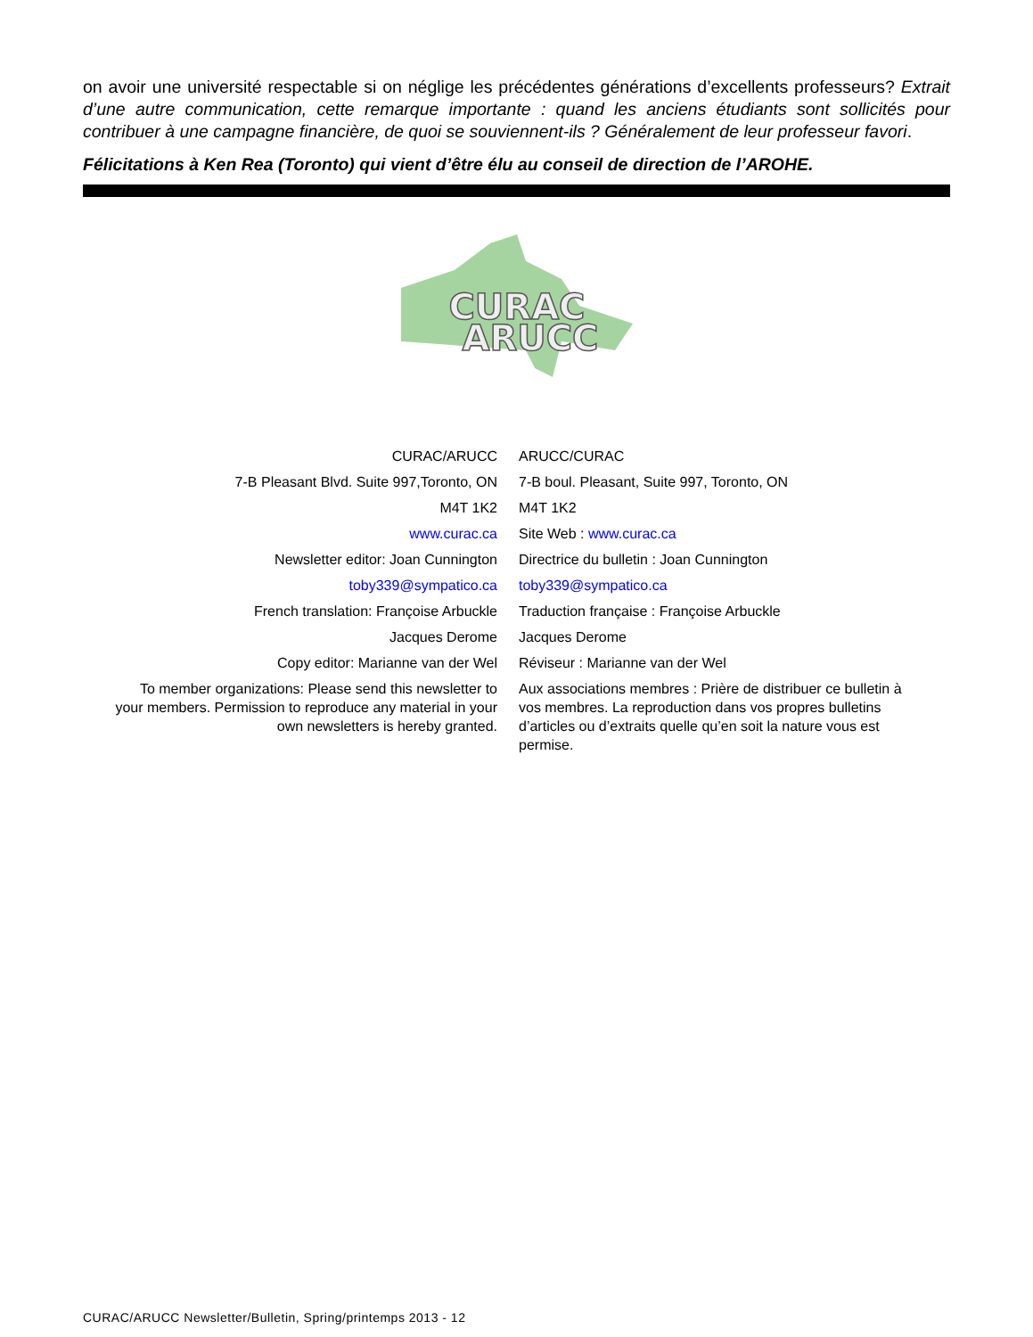on avoir une université respectable si on néglige les précédentes générations d’excellents professeurs? Extrait d’une autre communication, cette remarque importante : quand les anciens étudiants sont sollicités pour contribuer à une campagne financière, de quoi se souviennent-ils ? Généralement de leur professeur favori.
Félicitations à Ken Rea (Toronto) qui vient d’être élu au conseil de direction de l’AROHE.
CURAC
ARUCC
| CURAC/ARUCC | ARUCC/CURAC |
| 7-B Pleasant Blvd. Suite 997,Toronto, ON | 7-B boul. Pleasant, Suite 997, Toronto, ON |
| M4T 1K2 | M4T 1K2 |
| www.curac.ca | Site Web : www.curac.ca |
| Newsletter editor: Joan Cunnington | Directrice du bulletin : Joan Cunnington |
| toby339@sympatico.ca | toby339@sympatico.ca |
| French translation: Françoise Arbuckle | Traduction française : Françoise Arbuckle |
| Jacques Derome | Jacques Derome |
| Copy editor: Marianne van der Wel | Réviseur : Marianne van der Wel |
| To member organizations: Please send this newsletter to your members. Permission to reproduce any material in your own newsletters is hereby granted. | Aux associations membres : Prière de distribuer ce bulletin à vos membres. La reproduction dans vos propres bulletins d’articles ou d’extraits quelle qu’en soit la nature vous est permise. |
CURAC/ARUCC Newsletter/Bulletin, Spring/printemps 2013 - 12